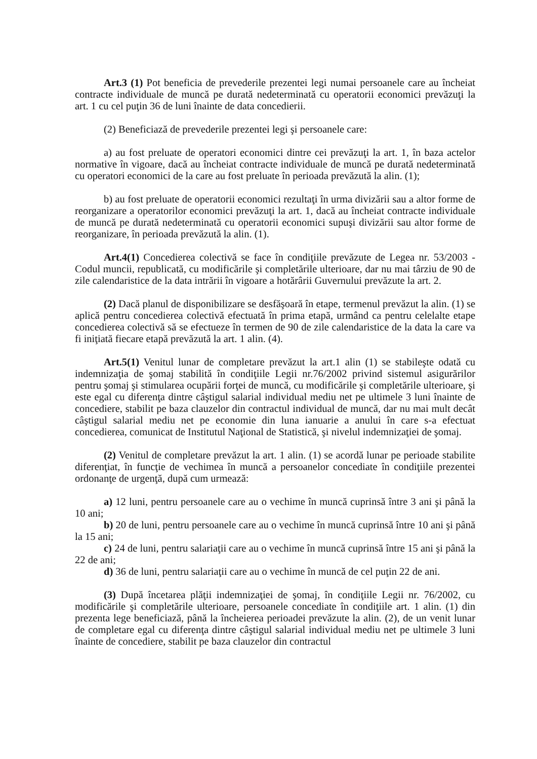Art.3 (1) Pot beneficia de prevederile prezentei legi numai persoanele care au încheiat contracte individuale de muncă pe durată nedeterminată cu operatorii economici prevăzuţi la art. 1 cu cel puţin 36 de luni înainte de data concedierii.
(2) Beneficiază de prevederile prezentei legi şi persoanele care:
a) au fost preluate de operatori economici dintre cei prevăzuţi la art. 1, în baza actelor normative în vigoare, dacă au încheiat contracte individuale de muncă pe durată nedeterminată cu operatori economici de la care au fost preluate în perioada prevăzută la alin. (1);
b) au fost preluate de operatorii economici rezultaţi în urma divizării sau a altor forme de reorganizare a operatorilor economici prevăzuţi la art. 1, dacă au încheiat contracte individuale de muncă pe durată nedeterminată cu operatorii economici supuşi divizării sau altor forme de reorganizare, în perioada prevăzută la alin. (1).
Art.4(1) Concedierea colectivă se face în condiţiile prevăzute de Legea nr. 53/2003 - Codul muncii, republicată, cu modificările şi completările ulterioare, dar nu mai târziu de 90 de zile calendaristice de la data intrării în vigoare a hotărârii Guvernului prevăzute la art. 2.
(2) Dacă planul de disponibilizare se desfăşoară în etape, termenul prevăzut la alin. (1) se aplică pentru concedierea colectivă efectuată în prima etapă, urmând ca pentru celelalte etape concedierea colectivă să se efectueze în termen de 90 de zile calendaristice de la data la care va fi iniţiată fiecare etapă prevăzută la art. 1 alin. (4).
Art.5(1) Venitul lunar de completare prevăzut la art.1 alin (1) se stabileşte odată cu indemnizaţia de şomaj stabilită în condiţiile Legii nr.76/2002 privind sistemul asigurărilor pentru şomaj şi stimularea ocupării forţei de muncă, cu modificările şi completările ulterioare, şi este egal cu diferenţa dintre câştigul salarial individual mediu net pe ultimele 3 luni înainte de concediere, stabilit pe baza clauzelor din contractul individual de muncă, dar nu mai mult decât câştigul salarial mediu net pe economie din luna ianuarie a anului în care s-a efectuat concedierea, comunicat de Institutul Naţional de Statistică, şi nivelul indemnizaţiei de şomaj.
(2) Venitul de completare prevăzut la art. 1 alin. (1) se acordă lunar pe perioade stabilite diferenţiat, în funcţie de vechimea în muncă a persoanelor concediate în condiţiile prezentei ordonanţe de urgenţă, după cum urmează:
a) 12 luni, pentru persoanele care au o vechime în muncă cuprinsă între 3 ani şi până la 10 ani;
b) 20 de luni, pentru persoanele care au o vechime în muncă cuprinsă între 10 ani şi până la 15 ani;
c) 24 de luni, pentru salariaţii care au o vechime în muncă cuprinsă între 15 ani şi până la 22 de ani;
d) 36 de luni, pentru salariaţii care au o vechime în muncă de cel puţin 22 de ani.
(3) După încetarea plăţii indemnizaţiei de şomaj, în condiţiile Legii nr. 76/2002, cu modificările şi completările ulterioare, persoanele concediate în condiţiile art. 1 alin. (1) din prezenta lege beneficiază, până la încheierea perioadei prevăzute la alin. (2), de un venit lunar de completare egal cu diferenţa dintre câştigul salarial individual mediu net pe ultimele 3 luni înainte de concediere, stabilit pe baza clauzelor din contractul